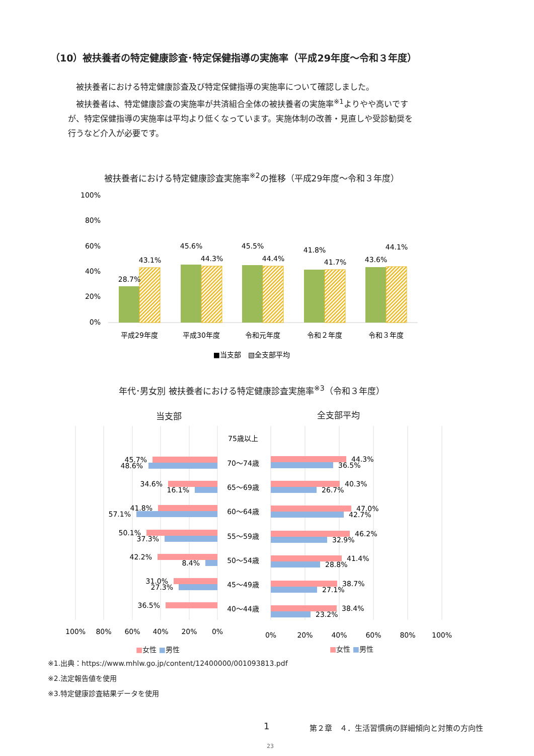（10）被扶養者の特定健康診査･特定保健指導の実施率（平成29年度～令和３年度）
　被扶養者における特定健康診査及び特定保健指導の実施率について確認しました。
　被扶養者は、特定健康診査の実施率が共済組合全体の被扶養者の実施率<sup>※1</sup>よりやや高いですが、特定保健指導の実施率は平均より低くなっています。実施体制の改善・見直しや受診勧奨を行うなど介入が必要です。
被扶養者における特定健康診査実施率<sup>※2</sup>の推移（平成29年度～令和３年度）
100%
80%
60%
40%
20%
0%
28.7%
43.1%
45.6%
44.3%
45.5%
44.4%
41.8%
41.7%
43.6%
44.1%
平成29年度
平成30年度
令和元年度
令和２年度
令和３年度
■当支部　▧全支部平均
年代･男女別 被扶養者における特定健康診査実施率<sup>※3</sup>（令和３年度）
当支部 全支部平均
75歳以上
70～74歳
65～69歳
60～64歳
55～59歳
50～54歳
45～49歳
40～44歳
45.7%
48.6%
34.6%
16.1%
41.8%
57.1%
50.1%
37.3%
42.2%
8.4%
31.0%
27.3%
36.5%
44.3%
36.5%
40.3%
26.7%
47.0%
42.7%
46.2%
32.9%
41.4%
28.8%
38.7%
27.1%
38.4%
23.2%
100%
80%
60%
40%
20%
0%
0%
20%
40%
60%
80%
100%
■女性 ■男性 ■女性 ■男性
※1.出典：https://www.mhlw.go.jp/content/12400000/001093813.pdf
※2.法定報告値を使用
※3.特定健康診査結果データを使用
1
第２章　４．生活習慣病の詳細傾向と対策の方向性
23